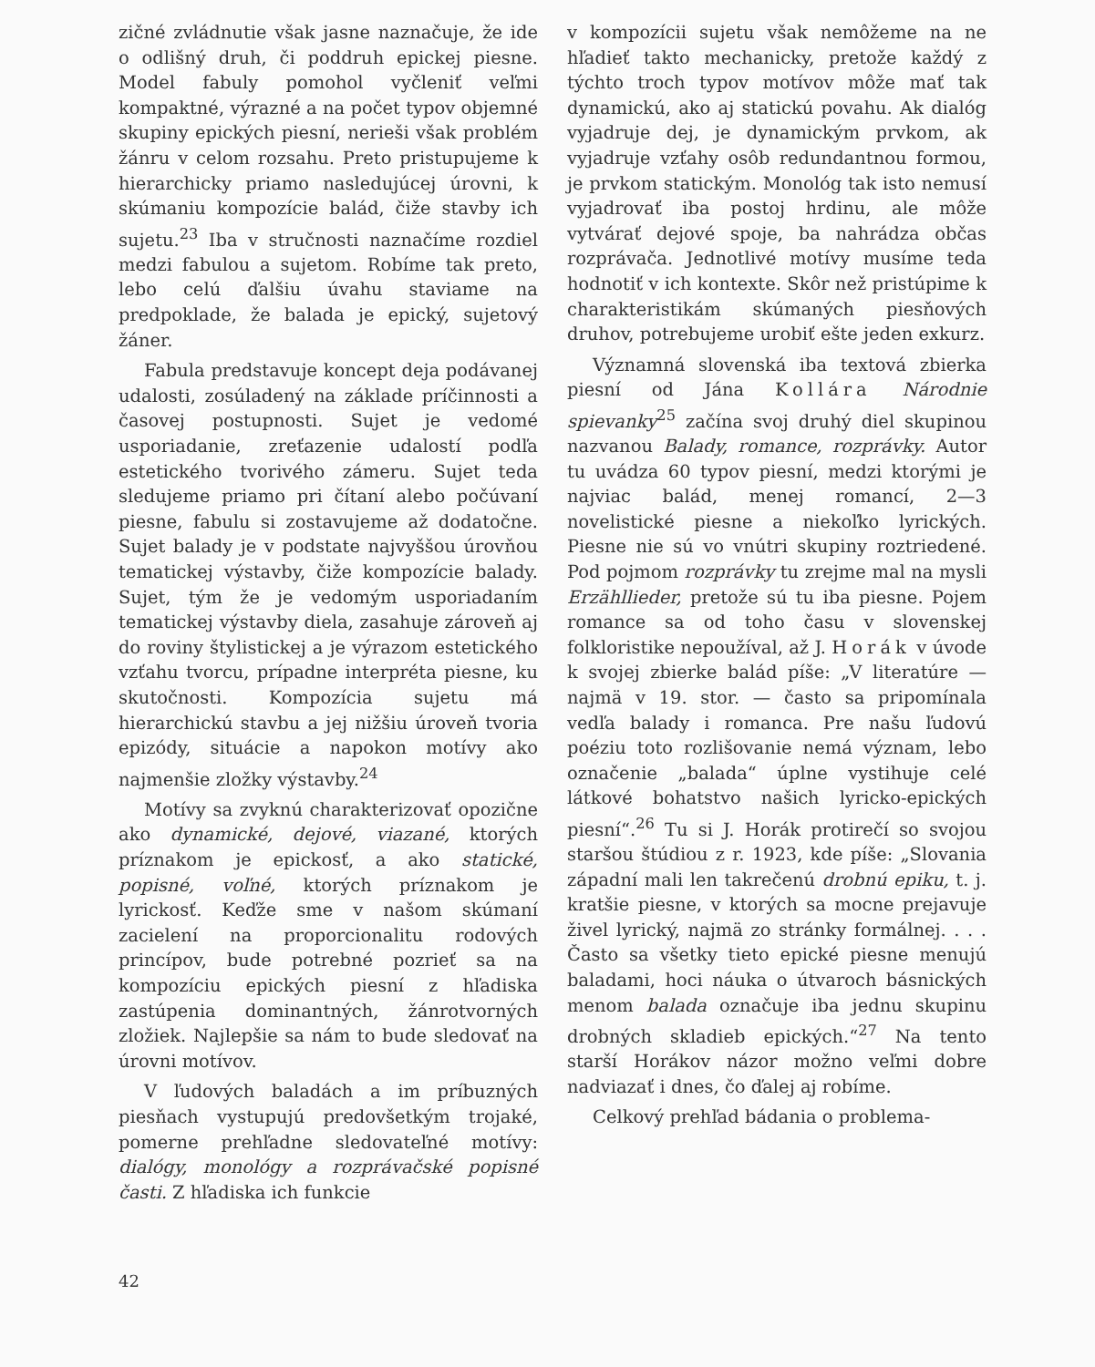zičné zvládnutie však jasne naznačuje, že ide o odlišný druh, či poddruh epickej piesne. Model fabuly pomohol vyčleniť veľmi kompaktné, výrazné a na počet typov objemné skupiny epických piesní, nerieši však problém žánru v celom rozsahu. Preto pristupujeme k hierarchicky priamo nasledujúcej úrovni, k skúmaniu kompozície balád, čiže stavby ich sujetu.<sup>23</sup> Iba v stručnosti naznačíme rozdiel medzi fabulou a sujetom. Robíme tak preto, lebo celú ďalšiu úvahu staviame na predpoklade, že balada je epický, sujetový žáner.
Fabula predstavuje koncept deja podávanej udalosti, zosúladený na základe príčinnosti a časovej postupnosti. Sujet je vedomé usporiadanie, zreťazenie udalostí podľa estetického tvorivého zámeru. Sujet teda sledujeme priamo pri čítaní alebo počúvaní piesne, fabulu si zostavujeme až dodatočne. Sujet balady je v podstate najvyššou úrovňou tematickej výstavby, čiže kompozície balady. Sujet, tým že je vedomým usporiadaním tematickej výstavby diela, zasahuje zároveň aj do roviny štylistickej a je výrazom estetického vzťahu tvorcu, prípadne interpréta piesne, ku skutočnosti. Kompozícia sujetu má hierarchickú stavbu a jej nižšiu úroveň tvoria epizódy, situácie a napokon motívy ako najmenšie zložky výstavby.<sup>24</sup>
Motívy sa zvyknú charakterizovať opozične ako dynamické, dejové, viazané, ktorých príznakom je epickosť, a ako statické, popisné, voľné, ktorých príznakom je lyrickosť. Keďže sme v našom skúmaní zacielení na proporcionalitu rodových princípov, bude potrebné pozrieť sa na kompozíciu epických piesní z hľadiska zastúpenia dominantných, žánrotvorných zložiek. Najlepšie sa nám to bude sledovať na úrovni motívov.
V ľudových baladách a im príbuzných piesňach vystupujú predovšetkým trojaké, pomerne prehľadne sledovateľné motívy: dialógy, monológy a rozprávačské popisné časti. Z hľadiska ich funkcie
v kompozícii sujetu však nemôžeme na ne hľadieť takto mechanicky, pretože každý z týchto troch typov motívov môže mať tak dynamickú, ako aj statickú povahu. Ak dialóg vyjadruje dej, je dynamickým prvkom, ak vyjadruje vzťahy osôb redundantnou formou, je prvkom statickým. Monológ tak isto nemusí vyjadrovať iba postoj hrdinu, ale môže vytvárať dejové spoje, ba nahrádza občas rozprávača. Jednotlivé motívy musíme teda hodnotiť v ich kontexte. Skôr než pristúpime k charakteristikám skúmaných piesňových druhov, potrebujeme urobiť ešte jeden exkurz.
Významná slovenská iba textová zbierka piesní od Jána Kollára Národnie spievanky<sup>25</sup> začína svoj druhý diel skupinou nazvanou Balady, romance, rozprávky. Autor tu uvádza 60 typov piesní, medzi ktorými je najviac balád, menej romancí, 2—3 novelistické piesne a niekoľko lyrických. Piesne nie sú vo vnútri skupiny roztriedené. Pod pojmom rozprávky tu zrejme mal na mysli Erzähllieder, pretože sú tu iba piesne. Pojem romance sa od toho času v slovenskej folkloristike nepoužíval, až J. Horák v úvode k svojej zbierke balád píše: „V literatúre — najmä v 19. stor. — často sa pripomínala vedľa balady i romanca. Pre našu ľudovú poéziu toto rozlišovanie nemá význam, lebo označenie „balada“ úplne vystihuje celé látkové bohatstvo našich lyricko-epických piesní“.<sup>26</sup> Tu si J. Horák protirečí so svojou staršou štúdiou z r. 1923, kde píše: „Slovania západní mali len takrečenú drobnú epiku, t. j. kratšie piesne, v ktorých sa mocne prejavuje živel lyrický, najmä zo stránky formálnej. . . . Často sa všetky tieto epické piesne menujú baladami, hoci náuka o útvaroch básnických menom balada označuje iba jednu skupinu drobných skladieb epických.“<sup>27</sup> Na tento starší Horákov názor možno veľmi dobre nadviazať i dnes, čo ďalej aj robíme.
Celkový prehľad bádania o problema-
42